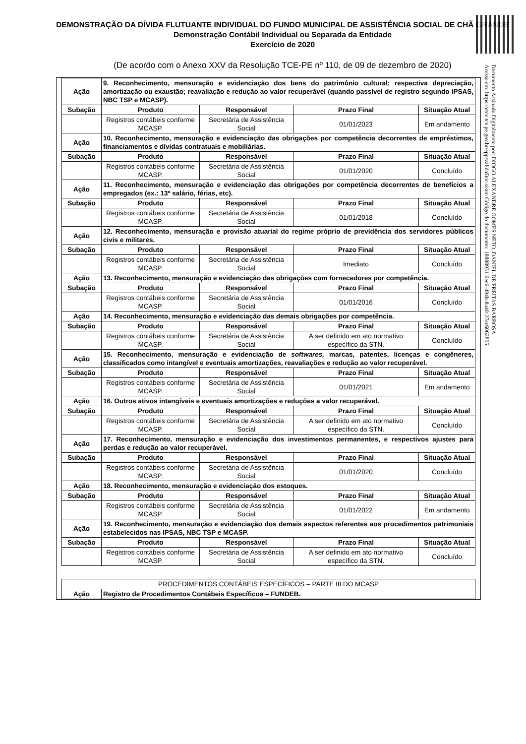DEMONSTRAÇÃO DA DÍVIDA FLUTUANTE INDIVIDUAL DO FUNDO MUNICIPAL DE ASSISTÊNCIA SOCIAL DE CHÃ GRANDE
Demonstração Contábil Individual ou Separada da Entidade
Exercício de 2020
(De acordo com o Anexo XXV da Resolução TCE-PE nº 110, de 09 de dezembro de 2020)
Documento Assinado Digitalmente por: DIOGO ALEXANDRE GOMES NETO, DANIEL DE FREITAS BARBOSA
Acesse em: https://etce.tce.pe.gov.br/epp/validaDoc.seam Código do documento: 18888931-6ec6-494b-8a40-27ec6062805
| Ação | 9. Reconhecimento, mensuração e evidenciação dos bens do patrimônio cultural; respectiva depreciação, amortização ou exaustão; reavaliação e redução ao valor recuperável (quando passível de registro segundo IPSAS, NBC TSP e MCASP). | | | |
| Subação | Produto | Responsável | Prazo Final | Situação Atual |
| | Registros contábeis conforme MCASP. | Secretária de Assistência Social | 01/01/2023 | Em andamento |
| Ação | 10. Reconhecimento, mensuração e evidenciação das obrigações por competência decorrentes de empréstimos, financiamentos e dívidas contratuais e mobiliárias. | | | |
| Subação | Produto | Responsável | Prazo Final | Situação Atual |
| | Registros contábeis conforme MCASP. | Secretária de Assistência Social | 01/01/2020 | Concluído |
| Ação | 11. Reconhecimento, mensuração e evidenciação das obrigações por competência decorrentes de benefícios a empregados (ex.: 13º salário, férias, etc). | | | |
| Subação | Produto | Responsável | Prazo Final | Situação Atual |
| | Registros contábeis conforme MCASP. | Secretária de Assistência Social | 01/01/2018 | Concluído |
| Ação | 12. Reconhecimento, mensuração e provisão atuarial do regime próprio de previdência dos servidores públicos civis e militares. | | | |
| Subação | Produto | Responsável | Prazo Final | Situação Atual |
| | Registros contábeis conforme MCASP. | Secretária de Assistência Social | Imediato | Concluído |
| Ação | 13. Reconhecimento, mensuração e evidenciação das obrigações com fornecedores por competência. | | | |
| Subação | Produto | Responsável | Prazo Final | Situação Atual |
| | Registros contábeis conforme MCASP. | Secretária de Assistência Social | 01/01/2016 | Concluído |
| Ação | 14. Reconhecimento, mensuração e evidenciação das demais obrigações por competência. | | | |
| Subação | Produto | Responsável | Prazo Final | Situação Atual |
| | Registros contábeis conforme MCASP. | Secretária de Assistência Social | A ser definido em ato normativo específico da STN. | Concluído |
| Ação | 15. Reconhecimento, mensuração e evidenciação de softwares, marcas, patentes, licenças e congêneres, classificados como intangível e eventuais amortizações, reavaliações e redução ao valor recuperável. | | | |
| Subação | Produto | Responsável | Prazo Final | Situação Atual |
| | Registros contábeis conforme MCASP. | Secretária de Assistência Social | 01/01/2021 | Em andamento |
| Ação | 16. Outros ativos intangíveis e eventuais amortizações e reduções a valor recuperável. | | | |
| Subação | Produto | Responsável | Prazo Final | Situação Atual |
| | Registros contábeis conforme MCASP. | Secretária de Assistência Social | A ser definido em ato normativo específico da STN. | Concluído |
| Ação | 17. Reconhecimento, mensuração e evidenciação dos investimentos permanentes, e respectivos ajustes para perdas e redução ao valor recuperável. | | | |
| Subação | Produto | Responsável | Prazo Final | Situação Atual |
| | Registros contábeis conforme MCASP. | Secretária de Assistência Social | 01/01/2020 | Concluído |
| Ação | 18. Reconhecimento, mensuração e evidenciação dos estoques. | | | |
| Subação | Produto | Responsável | Prazo Final | Situação Atual |
| | Registros contábeis conforme MCASP. | Secretária de Assistência Social | 01/01/2022 | Em andamento |
| Ação | 19. Reconhecimento, mensuração e evidenciação dos demais aspectos referentes aos procedimentos patrimoniais estabelecidos nas IPSAS, NBC TSP e MCASP. | | | |
| Subação | Produto | Responsável | Prazo Final | Situação Atual |
| | Registros contábeis conforme MCASP. | Secretária de Assistência Social | A ser definido em ato normativo específico da STN. | Concluído |
| PROCEDIMENTOS CONTÁBEIS ESPECÍFICOS – PARTE III DO MCASP | |
| Ação | Registro de Procedimentos Contábeis Específicos – FUNDEB. |